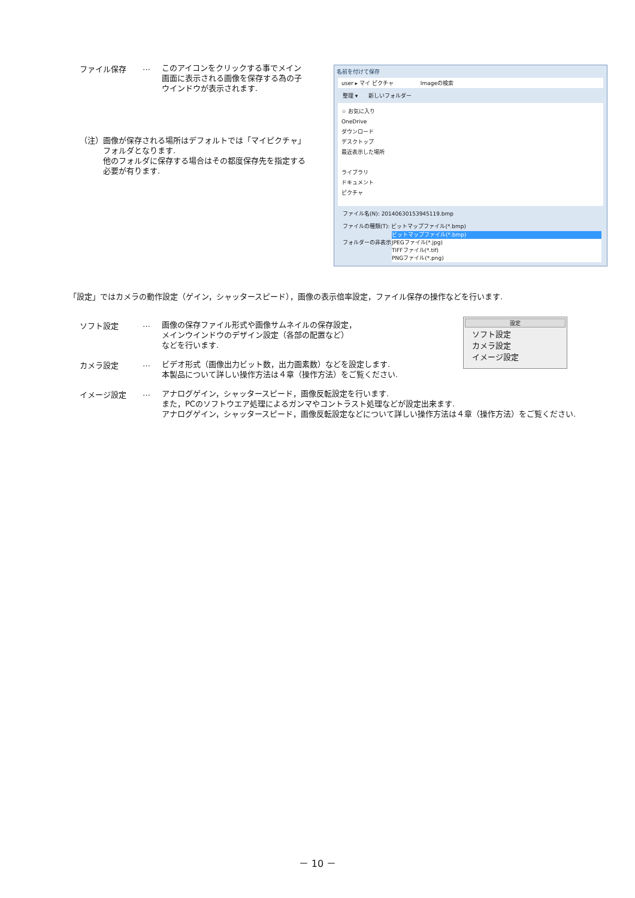ファイル保存 …
このアイコンをクリックする事でメイン画面に表示される画像を保存する為の子ウインドウが表示されます.
（注） 画像が保存される場所はデフォルトでは「マイピクチャ」フォルダとなります.
他のフォルダに保存する場合はその都度保存先を指定する必要が有ります.
名前を付けて保存
user ▸ マイ ピクチャ　　　　　Imageの検索
整理 ▾　　新しいフォルダー
☆ お気に入り
OneDrive
ダウンロード
デスクトップ
最近表示した場所
ライブラリ
ドキュメント
ピクチャ
ファイル名(N): 20140630153945119.bmp
ファイルの種類(T): ビットマップファイル(*.bmp)
ビットマップファイル(*.bmp)
JPEGファイル(*.jpg)
TIFFファイル(*.tif)
PNGファイル(*.png)
フォルダーの非表示
「設定」ではカメラの動作設定（ゲイン，シャッタースピード），画像の表示倍率設定，ファイル保存の操作などを行います.
設定
ソフト設定
カメラ設定
イメージ設定
ソフト設定 …
画像の保存ファイル形式や画像サムネイルの保存設定，
メインウインドウのデザイン設定（各部の配置など）
などを行います.
カメラ設定 …
ビデオ形式（画像出力ビット数，出力画素数）などを設定します.
本製品について詳しい操作方法は４章（操作方法）をご覧ください.
イメージ設定 …
アナログゲイン，シャッタースピード，画像反転設定を行います.
また，PCのソフトウエア処理によるガンマやコントラスト処理などが設定出来ます.
アナログゲイン，シャッタースピード，画像反転設定などについて詳しい操作方法は４章（操作方法）をご覧ください.
－ 10 －